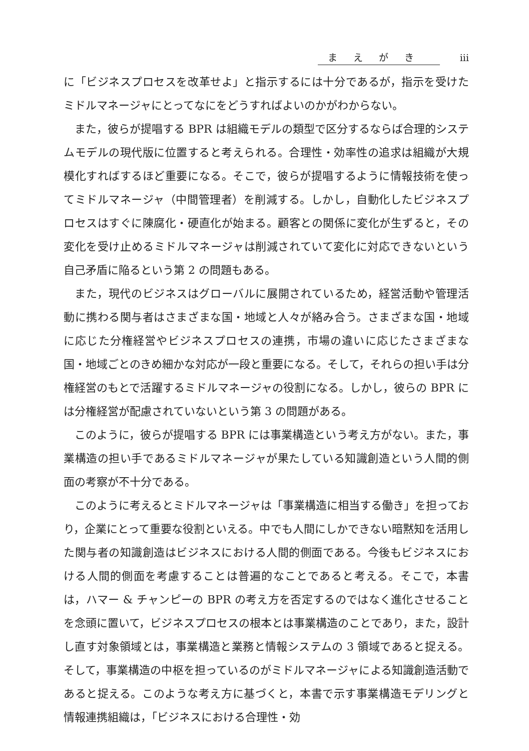まえがき iii
に「ビジネスプロセスを改革せよ」と指示するには十分であるが，指示を受けたミドルマネージャにとってなにをどうすればよいのかがわからない。
また，彼らが提唱する BPR は組織モデルの類型で区分するならば合理的システムモデルの現代版に位置すると考えられる。合理性・効率性の追求は組織が大規模化すればするほど重要になる。そこで，彼らが提唱するように情報技術を使ってミドルマネージャ（中間管理者）を削減する。しかし，自動化したビジネスプロセスはすぐに陳腐化・硬直化が始まる。顧客との関係に変化が生ずると，その変化を受け止めるミドルマネージャは削減されていて変化に対応できないという自己矛盾に陥るという第 2 の問題もある。
また，現代のビジネスはグローバルに展開されているため，経営活動や管理活動に携わる関与者はさまざまな国・地域と人々が絡み合う。さまざまな国・地域に応じた分権経営やビジネスプロセスの連携，市場の違いに応じたさまざまな国・地域ごとのきめ細かな対応が一段と重要になる。そして，それらの担い手は分権経営のもとで活躍するミドルマネージャの役割になる。しかし，彼らの BPR には分権経営が配慮されていないという第 3 の問題がある。
このように，彼らが提唱する BPR には事業構造という考え方がない。また，事業構造の担い手であるミドルマネージャが果たしている知識創造という人間的側面の考察が不十分である。
このように考えるとミドルマネージャは「事業構造に相当する働き」を担っており，企業にとって重要な役割といえる。中でも人間にしかできない暗黙知を活用した関与者の知識創造はビジネスにおける人間的側面である。今後もビジネスにおける人間的側面を考慮することは普遍的なことであると考える。そこで，本書は，ハマー & チャンピーの BPR の考え方を否定するのではなく進化させることを念頭に置いて，ビジネスプロセスの根本とは事業構造のことであり，また，設計し直す対象領域とは，事業構造と業務と情報システムの 3 領域であると捉える。そして，事業構造の中枢を担っているのがミドルマネージャによる知識創造活動であると捉える。このような考え方に基づくと，本書で示す事業構造モデリングと情報連携組織は，「ビジネスにおける合理性・効